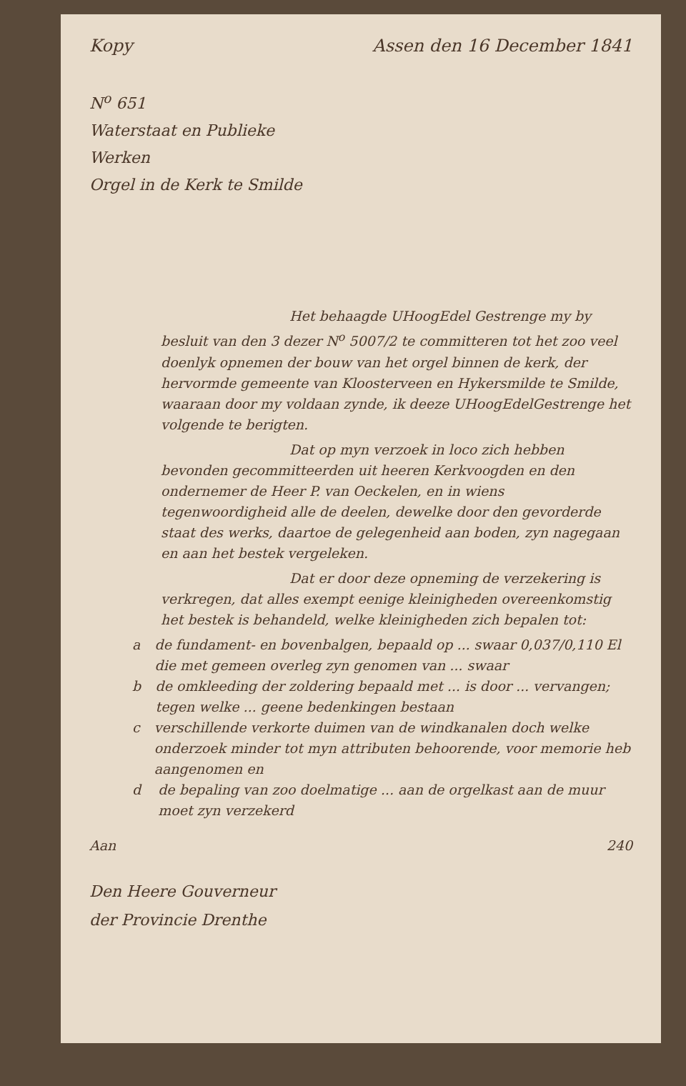Kopy Assen den 16 December 1841
N<sup>o</sup> 651
Waterstaat en Publieke Werken
Orgel in de Kerk te Smilde
Het behaagde UHoogEdel Gestrenge my by besluit van den 3 dezer N<sup>o</sup> 5007/2 te committeren tot het zoo veel doenlyk opnemen der bouw van het orgel binnen de kerk, der hervormde gemeente van Kloosterveen en Hykersmilde te Smilde, waaraan door my voldaan zynde, ik deeze UHoogEdelGestrenge het volgende te berigten.
Dat op myn verzoek in loco zich hebben bevonden gecommitteerden uit heeren Kerkvoogden en den ondernemer de Heer P. van Oeckelen, en in wiens tegenwoordigheid alle de deelen, dewelke door den gevorderde staat des werks, daartoe de gelegenheid aan boden, zyn nagegaan en aan het bestek vergeleken.
Dat er door deze opneming de verzekering is verkregen, dat alles exempt eenige kleinigheden overeenkomstig het bestek is behandeld, welke kleinigheden zich bepalen tot:
a de fundament- en bovenbalgen, bepaald op ... swaar 0,037/0,110 El die met gemeen overleg zyn genomen van ... swaar
b de omkleeding der zoldering bepaald met ... is door ... vervangen; tegen welke ... geene bedenkingen bestaan
c verschillende verkorte duimen van de windkanalen doch welke onderzoek minder tot myn attributen behoorende, voor memorie heb aangenomen en
d de bepaling van zoo doelmatige ... aan de orgelkast aan de muur moet zyn verzekerd
Aan 240
Den Heere Gouverneur
der Provincie Drenthe